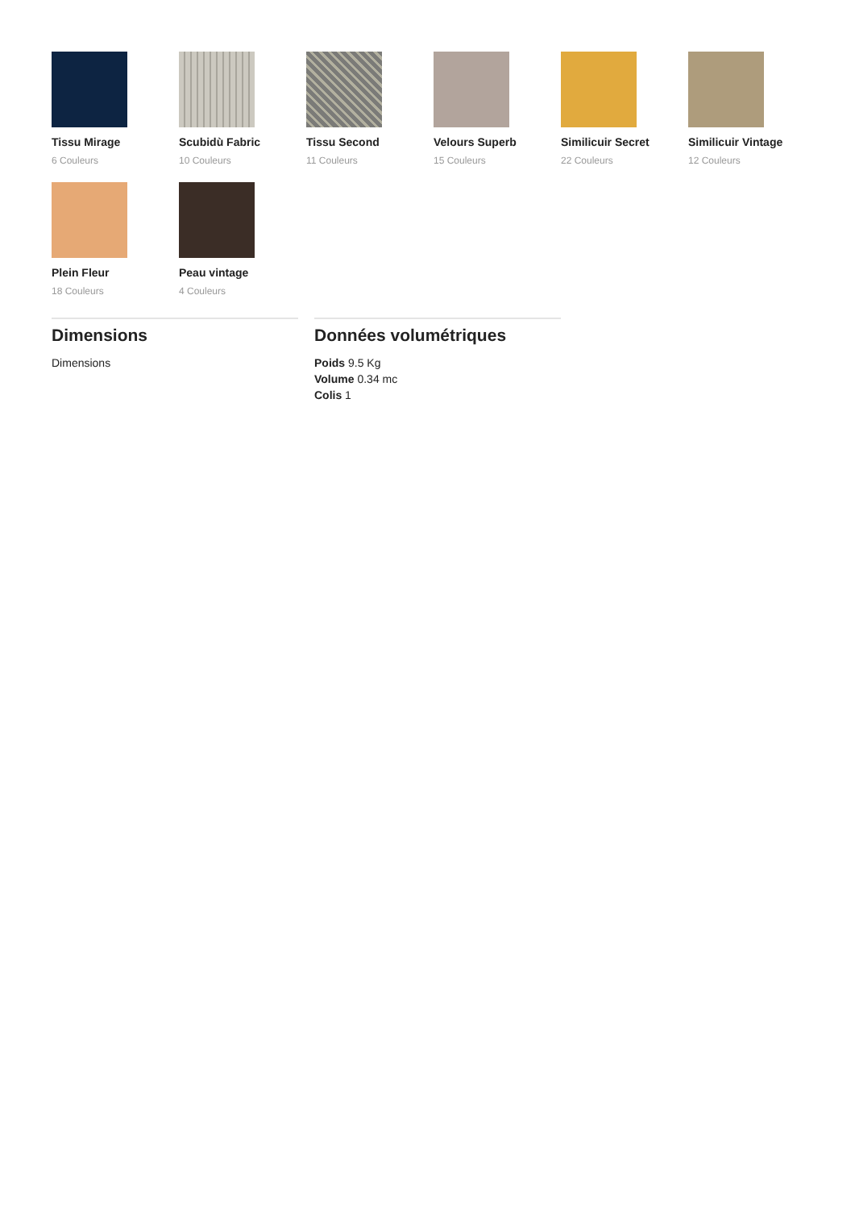Tissu Mirage
6 Couleurs
Scubidù Fabric
10 Couleurs
Tissu Second
11 Couleurs
Velours Superb
15 Couleurs
Similicuir Secret
22 Couleurs
Similicuir Vintage
12 Couleurs
Plein Fleur
18 Couleurs
Peau vintage
4 Couleurs
Dimensions
Dimensions
Données volumétriques
Poids 9.5 Kg
Volume 0.34 mc
Colis 1